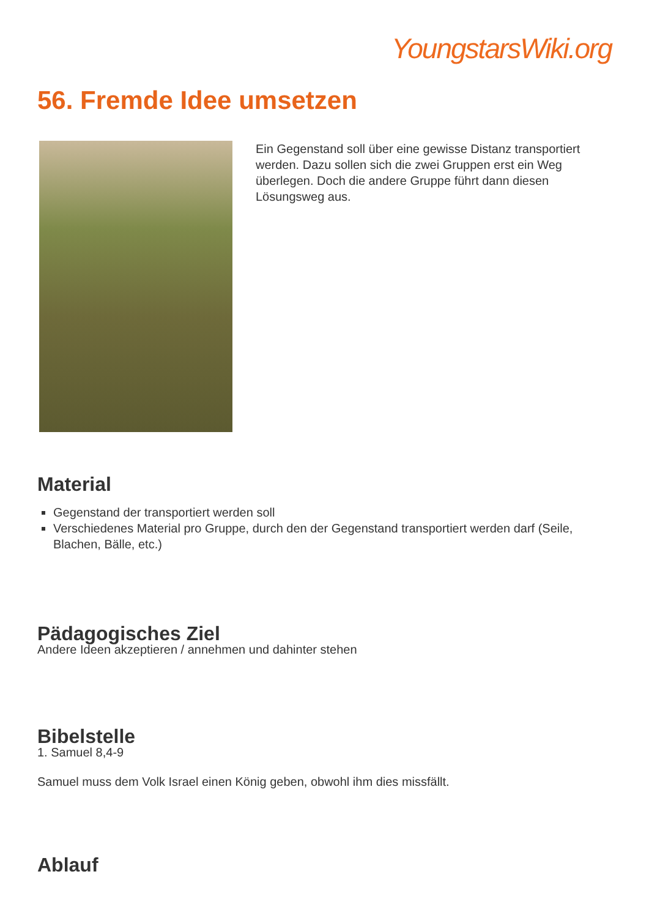YoungstarsWiki.org
56. Fremde Idee umsetzen
Ein Gegenstand soll über eine gewisse Distanz transportiert werden. Dazu sollen sich die zwei Gruppen erst ein Weg überlegen. Doch die andere Gruppe führt dann diesen Lösungsweg aus.
Material
Gegenstand der transportiert werden soll
Verschiedenes Material pro Gruppe, durch den der Gegenstand transportiert werden darf (Seile, Blachen, Bälle, etc.)
Pädagogisches Ziel
Andere Ideen akzeptieren / annehmen und dahinter stehen
Bibelstelle
1. Samuel 8,4-9
Samuel muss dem Volk Israel einen König geben, obwohl ihm dies missfällt.
Ablauf